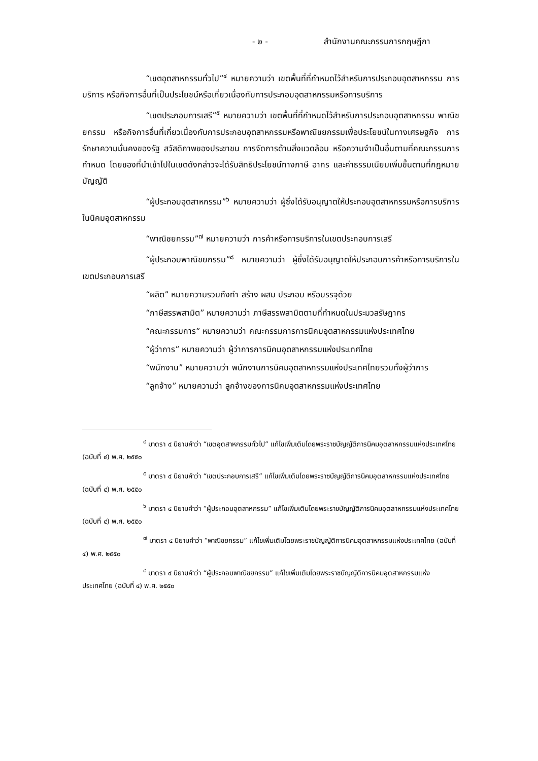- ๒ - สำนักงานคณะกรรมการกฤษฎีกา
“เขตอุตสาหกรรมทั่วไป”<sup>๔</sup> หมายความว่า เขตพื้นที่ที่กำหนดไว้สำหรับการประกอบอุตสาหกรรม การบริการ หรือกิจการอื่นที่เป็นประโยชน์หรือเกี่ยวเนื่องกับการประกอบอุตสาหกรรมหรือการบริการ
“เขตประกอบการเสรี”<sup>๕</sup> หมายความว่า เขตพื้นที่ที่กำหนดไว้สำหรับการประกอบอุตสาหกรรม พาณิชยกรรม หรือกิจการอื่นที่เกี่ยวเนื่องกับการประกอบอุตสาหกรรมหรือพาณิชยกรรมเพื่อประโยชน์ในทางเศรษฐกิจ การรักษาความมั่นคงของรัฐ สวัสดิภาพของประชาชน การจัดการด้านสิ่งแวดล้อม หรือความจำเป็นอื่นตามที่คณะกรรมการกำหนด โดยของที่นำเข้าไปในเขตดังกล่าวจะได้รับสิทธิประโยชน์ทางภาษี อากร และค่าธรรมเนียมเพิ่มขึ้นตามที่กฎหมายบัญญัติ
“ผู้ประกอบอุตสาหกรรม”<sup>๖</sup> หมายความว่า ผู้ซึ่งได้รับอนุญาตให้ประกอบอุตสาหกรรมหรือการบริการในนิคมอุตสาหกรรม
“พาณิชยกรรม”<sup>๗</sup> หมายความว่า การค้าหรือการบริการในเขตประกอบการเสรี
“ผู้ประกอบพาณิชยกรรม”<sup>๘</sup> หมายความว่า ผู้ซึ่งได้รับอนุญาตให้ประกอบการค้าหรือการบริการในเขตประกอบการเสรี
“ผลิต” หมายความรวมถึงทำ สร้าง ผสม ประกอบ หรือบรรจุด้วย
“ภาษีสรรพสามิต” หมายความว่า ภาษีสรรพสามิตตามที่กำหนดในประมวลรัษฎากร
“คณะกรรมการ” หมายความว่า คณะกรรมการการนิคมอุตสาหกรรมแห่งประเทศไทย
“ผู้ว่าการ” หมายความว่า ผู้ว่าการการนิคมอุตสาหกรรมแห่งประเทศไทย
“พนักงาน” หมายความว่า พนักงานการนิคมอุตสาหกรรมแห่งประเทศไทยรวมทั้งผู้ว่าการ
“ลูกจ้าง” หมายความว่า ลูกจ้างของการนิคมอุตสาหกรรมแห่งประเทศไทย
<sup>๔</sup> มาตรา ๔ นิยามคำว่า “เขตอุตสาหกรรมทั่วไป” แก้ไขเพิ่มเติมโดยพระราชบัญญัติการนิคมอุตสาหกรรมแห่งประเทศไทย (ฉบับที่ ๔) พ.ศ. ๒๕๕๐
<sup>๕</sup> มาตรา ๔ นิยามคำว่า “เขตประกอบการเสรี” แก้ไขเพิ่มเติมโดยพระราชบัญญัติการนิคมอุตสาหกรรมแห่งประเทศไทย (ฉบับที่ ๔) พ.ศ. ๒๕๕๐
<sup>๖</sup> มาตรา ๔ นิยามคำว่า “ผู้ประกอบอุตสาหกรรม” แก้ไขเพิ่มเติมโดยพระราชบัญญัติการนิคมอุตสาหกรรมแห่งประเทศไทย (ฉบับที่ ๔) พ.ศ. ๒๕๕๐
<sup>๗</sup> มาตรา ๔ นิยามคำว่า “พาณิชยกรรม” แก้ไขเพิ่มเติมโดยพระราชบัญญัติการนิคมอุตสาหกรรมแห่งประเทศไทย (ฉบับที่ ๔) พ.ศ. ๒๕๕๐
<sup>๘</sup> มาตรา ๔ นิยามคำว่า “ผู้ประกอบพาณิชยกรรม” แก้ไขเพิ่มเติมโดยพระราชบัญญัติการนิคมอุตสาหกรรมแห่งประเทศไทย (ฉบับที่ ๔) พ.ศ. ๒๕๕๐